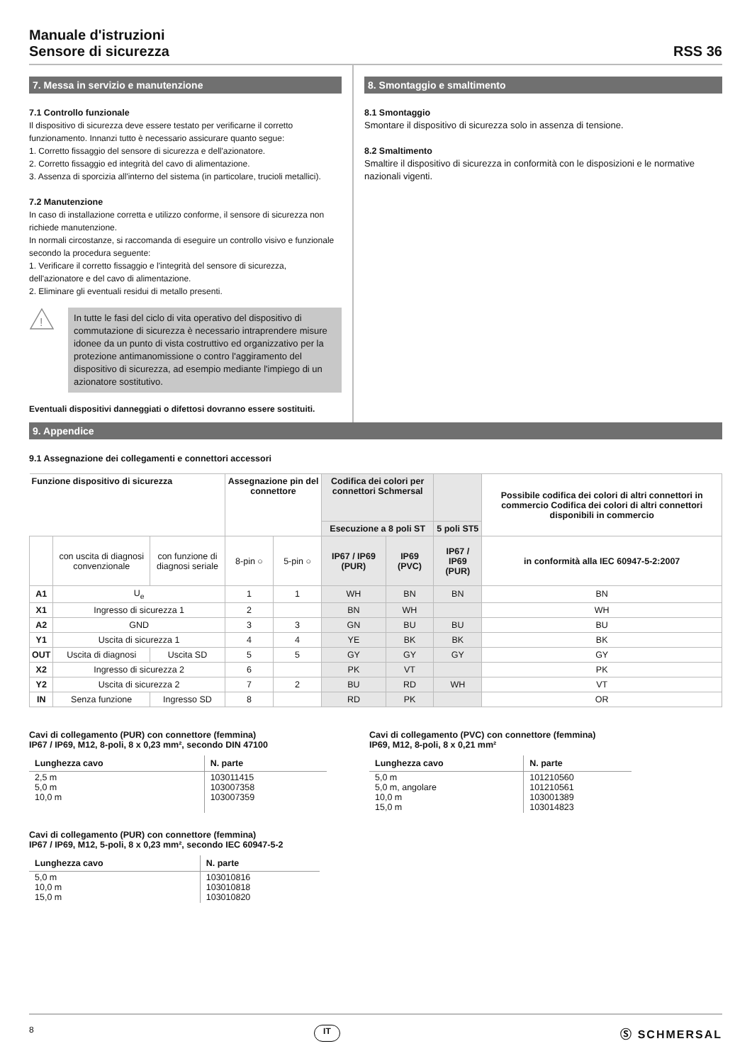Manuale d'istruzioni
Sensore di sicurezza
RSS 36
7. Messa in servizio e manutenzione
7.1 Controllo funzionale
Il dispositivo di sicurezza deve essere testato per verificarne il corretto funzionamento. Innanzi tutto è necessario assicurare quanto segue:
1. Corretto fissaggio del sensore di sicurezza e dell'azionatore.
2. Corretto fissaggio ed integrità del cavo di alimentazione.
3. Assenza di sporcizia all'interno del sistema (in particolare, trucioli metallici).
7.2 Manutenzione
In caso di installazione corretta e utilizzo conforme, il sensore di sicurezza non richiede manutenzione.
In normali circostanze, si raccomanda di eseguire un controllo visivo e funzionale secondo la procedura seguente:
1. Verificare il corretto fissaggio e l'integrità del sensore di sicurezza, dell'azionatore e del cavo di alimentazione.
2. Eliminare gli eventuali residui di metallo presenti.
!
In tutte le fasi del ciclo di vita operativo del dispositivo di commutazione di sicurezza è necessario intraprendere misure idonee da un punto di vista costruttivo ed organizzativo per la protezione antimanomissione o contro l'aggiramento del dispositivo di sicurezza, ad esempio mediante l'impiego di un azionatore sostitutivo.
Eventuali dispositivi danneggiati o difettosi dovranno essere sostituiti.
8. Smontaggio e smaltimento
8.1 Smontaggio
Smontare il dispositivo di sicurezza solo in assenza di tensione.
8.2 Smaltimento
Smaltire il dispositivo di sicurezza in conformità con le disposizioni e le normative nazionali vigenti.
9. Appendice
9.1 Assegnazione dei collegamenti e connettori accessori
| Funzione dispositivo di sicurezza | | | Assegnazione pin del connettore | | Codifica dei colori per connettori Schmersal | | | Possibile codifica dei colori di altri connettori in commercio Codifica dei colori di altri connettori disponibili in commercio |
| --- | --- | --- | --- | --- | --- | --- | --- | --- |
| | | | | | Esecuzione a 8 poli ST | | 5 poli ST5 | |
| | con uscita di diagnosi convenzionale | con funzione di diagnosi seriale | 8-pin ○ | 5-pin ○ | IP67 / IP69 (PUR) | IP69 (PVC) | IP67 / IP69 (PUR) | in conformità alla IEC 60947-5-2:2007 |
| A1 | U<sub>e</sub> | | 1 | 1 | WH | BN | BN | BN |
| X1 | Ingresso di sicurezza 1 | | 2 | | BN | WH | | WH |
| A2 | GND | | 3 | 3 | GN | BU | BU | BU |
| Y1 | Uscita di sicurezza 1 | | 4 | 4 | YE | BK | BK | BK |
| OUT | Uscita di diagnosi | Uscita SD | 5 | 5 | GY | GY | GY | GY |
| X2 | Ingresso di sicurezza 2 | | 6 | | PK | VT | | PK |
| Y2 | Uscita di sicurezza 2 | | 7 | 2 | BU | RD | WH | VT |
| IN | Senza funzione | Ingresso SD | 8 | | RD | PK | | OR |
Cavi di collegamento (PUR) con connettore (femmina)
IP67 / IP69, M12, 8-poli, 8 x 0,23 mm², secondo DIN 47100
| Lunghezza cavo | N. parte |
| --- | --- |
| 2,5 m 5,0 m 10,0 m | 103011415 103007358 103007359 |
Cavi di collegamento (PUR) con connettore (femmina)
IP67 / IP69, M12, 5-poli, 8 x 0,23 mm², secondo IEC 60947-5-2
| Lunghezza cavo | N. parte |
| --- | --- |
| 5,0 m 10,0 m 15,0 m | 103010816 103010818 103010820 |
Cavi di collegamento (PVC) con connettore (femmina)
IP69, M12, 8-poli, 8 x 0,21 mm²
| Lunghezza cavo | N. parte |
| --- | --- |
| 5,0 m 5,0 m, angolare 10,0 m 15,0 m | 101210560 101210561 103001389 103014823 |
8 IT Ⓢ SCHMERSAL